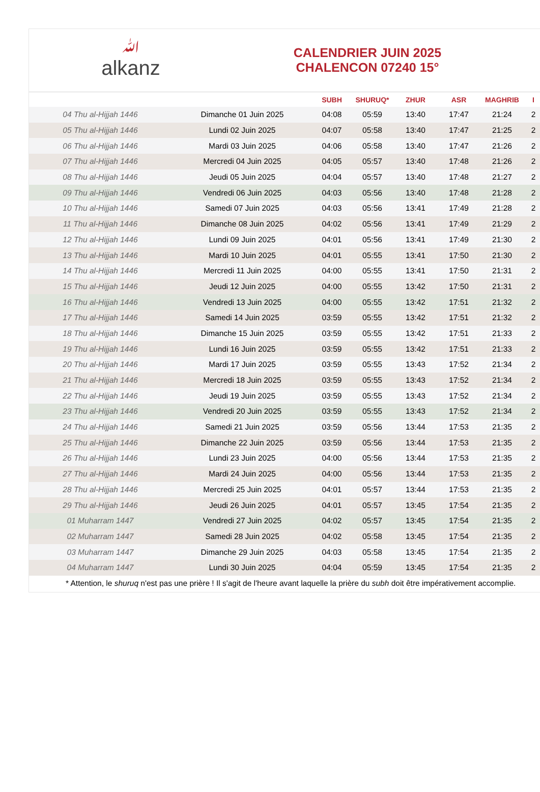ﷲalkanz
CALENDRIER JUIN 2025
CHALENCON 07240 15°
| | | SUBH | SHURUQ* | ZHUR | ASR | MAGHRIB | I |
| --- | --- | --- | --- | --- | --- | --- | --- |
| 04 Thu al-Hijjah 1446 | Dimanche 01 Juin 2025 | 04:08 | 05:59 | 13:40 | 17:47 | 21:24 | 2 |
| 05 Thu al-Hijjah 1446 | Lundi 02 Juin 2025 | 04:07 | 05:58 | 13:40 | 17:47 | 21:25 | 2 |
| 06 Thu al-Hijjah 1446 | Mardi 03 Juin 2025 | 04:06 | 05:58 | 13:40 | 17:47 | 21:26 | 2 |
| 07 Thu al-Hijjah 1446 | Mercredi 04 Juin 2025 | 04:05 | 05:57 | 13:40 | 17:48 | 21:26 | 2 |
| 08 Thu al-Hijjah 1446 | Jeudi 05 Juin 2025 | 04:04 | 05:57 | 13:40 | 17:48 | 21:27 | 2 |
| 09 Thu al-Hijjah 1446 | Vendredi 06 Juin 2025 | 04:03 | 05:56 | 13:40 | 17:48 | 21:28 | 2 |
| 10 Thu al-Hijjah 1446 | Samedi 07 Juin 2025 | 04:03 | 05:56 | 13:41 | 17:49 | 21:28 | 2 |
| 11 Thu al-Hijjah 1446 | Dimanche 08 Juin 2025 | 04:02 | 05:56 | 13:41 | 17:49 | 21:29 | 2 |
| 12 Thu al-Hijjah 1446 | Lundi 09 Juin 2025 | 04:01 | 05:56 | 13:41 | 17:49 | 21:30 | 2 |
| 13 Thu al-Hijjah 1446 | Mardi 10 Juin 2025 | 04:01 | 05:55 | 13:41 | 17:50 | 21:30 | 2 |
| 14 Thu al-Hijjah 1446 | Mercredi 11 Juin 2025 | 04:00 | 05:55 | 13:41 | 17:50 | 21:31 | 2 |
| 15 Thu al-Hijjah 1446 | Jeudi 12 Juin 2025 | 04:00 | 05:55 | 13:42 | 17:50 | 21:31 | 2 |
| 16 Thu al-Hijjah 1446 | Vendredi 13 Juin 2025 | 04:00 | 05:55 | 13:42 | 17:51 | 21:32 | 2 |
| 17 Thu al-Hijjah 1446 | Samedi 14 Juin 2025 | 03:59 | 05:55 | 13:42 | 17:51 | 21:32 | 2 |
| 18 Thu al-Hijjah 1446 | Dimanche 15 Juin 2025 | 03:59 | 05:55 | 13:42 | 17:51 | 21:33 | 2 |
| 19 Thu al-Hijjah 1446 | Lundi 16 Juin 2025 | 03:59 | 05:55 | 13:42 | 17:51 | 21:33 | 2 |
| 20 Thu al-Hijjah 1446 | Mardi 17 Juin 2025 | 03:59 | 05:55 | 13:43 | 17:52 | 21:34 | 2 |
| 21 Thu al-Hijjah 1446 | Mercredi 18 Juin 2025 | 03:59 | 05:55 | 13:43 | 17:52 | 21:34 | 2 |
| 22 Thu al-Hijjah 1446 | Jeudi 19 Juin 2025 | 03:59 | 05:55 | 13:43 | 17:52 | 21:34 | 2 |
| 23 Thu al-Hijjah 1446 | Vendredi 20 Juin 2025 | 03:59 | 05:55 | 13:43 | 17:52 | 21:34 | 2 |
| 24 Thu al-Hijjah 1446 | Samedi 21 Juin 2025 | 03:59 | 05:56 | 13:44 | 17:53 | 21:35 | 2 |
| 25 Thu al-Hijjah 1446 | Dimanche 22 Juin 2025 | 03:59 | 05:56 | 13:44 | 17:53 | 21:35 | 2 |
| 26 Thu al-Hijjah 1446 | Lundi 23 Juin 2025 | 04:00 | 05:56 | 13:44 | 17:53 | 21:35 | 2 |
| 27 Thu al-Hijjah 1446 | Mardi 24 Juin 2025 | 04:00 | 05:56 | 13:44 | 17:53 | 21:35 | 2 |
| 28 Thu al-Hijjah 1446 | Mercredi 25 Juin 2025 | 04:01 | 05:57 | 13:44 | 17:53 | 21:35 | 2 |
| 29 Thu al-Hijjah 1446 | Jeudi 26 Juin 2025 | 04:01 | 05:57 | 13:45 | 17:54 | 21:35 | 2 |
| 01 Muharram 1447 | Vendredi 27 Juin 2025 | 04:02 | 05:57 | 13:45 | 17:54 | 21:35 | 2 |
| 02 Muharram 1447 | Samedi 28 Juin 2025 | 04:02 | 05:58 | 13:45 | 17:54 | 21:35 | 2 |
| 03 Muharram 1447 | Dimanche 29 Juin 2025 | 04:03 | 05:58 | 13:45 | 17:54 | 21:35 | 2 |
| 04 Muharram 1447 | Lundi 30 Juin 2025 | 04:04 | 05:59 | 13:45 | 17:54 | 21:35 | 2 |
* Attention, le shuruq n'est pas une prière ! Il s'agit de l'heure avant laquelle la prière du subh doit être impérativement accomplie.